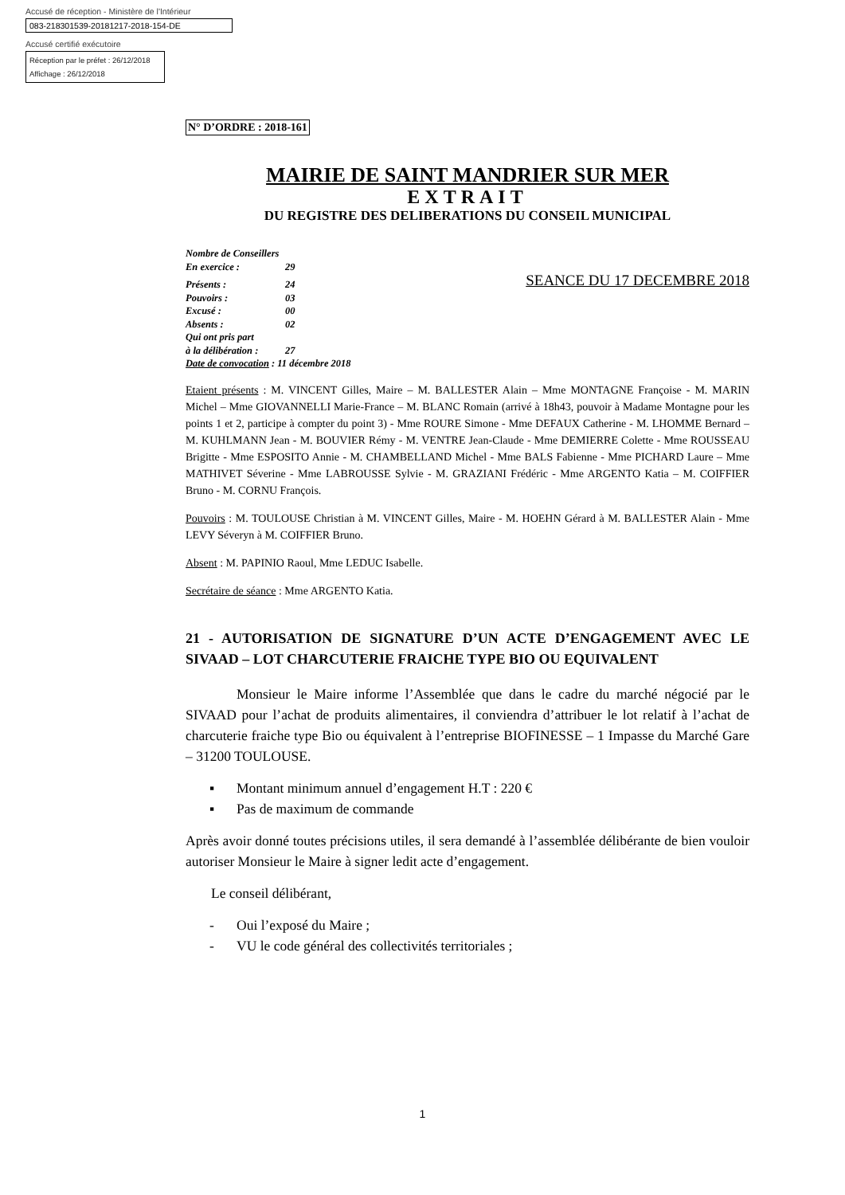Accusé de réception - Ministère de l'Intérieur
083-218301539-20181217-2018-154-DE
Accusé certifié exécutoire
Réception par le préfet : 26/12/2018
Affichage : 26/12/2018
N° D’ORDRE : 2018-161
MAIRIE DE SAINT MANDRIER SUR MER
EXTRAIT
DU REGISTRE DES DELIBERATIONS DU CONSEIL MUNICIPAL
Nombre de Conseillers
En exercice : 29
Présents : 24
Pouvoirs : 03
Excusé : 00
Absents : 02
Qui ont pris part
à la délibération : 27
Date de convocation : 11 décembre 2018
SEANCE DU 17 DECEMBRE 2018
Etaient présents : M. VINCENT Gilles, Maire – M. BALLESTER Alain – Mme MONTAGNE Françoise - M. MARIN Michel – Mme GIOVANNELLI Marie-France – M. BLANC Romain (arrivé à 18h43, pouvoir à Madame Montagne pour les points 1 et 2, participe à compter du point 3) - Mme ROURE Simone - Mme DEFAUX Catherine - M. LHOMME Bernard – M. KUHLMANN Jean - M. BOUVIER Rémy - M. VENTRE Jean-Claude - Mme DEMIERRE Colette - Mme ROUSSEAU Brigitte - Mme ESPOSITO Annie - M. CHAMBELLAND Michel - Mme BALS Fabienne - Mme PICHARD Laure – Mme MATHIVET Séverine - Mme LABROUSSE Sylvie - M. GRAZIANI Frédéric - Mme ARGENTO Katia – M. COIFFIER Bruno - M. CORNU François.
Pouvoirs : M. TOULOUSE Christian à M. VINCENT Gilles, Maire - M. HOEHN Gérard à M. BALLESTER Alain - Mme LEVY Séveryn à M. COIFFIER Bruno.
Absent : M. PAPINIO Raoul, Mme LEDUC Isabelle.
Secrétaire de séance : Mme ARGENTO Katia.
21 - AUTORISATION DE SIGNATURE D’UN ACTE D’ENGAGEMENT AVEC LE SIVAAD – LOT CHARCUTERIE FRAICHE TYPE BIO OU EQUIVALENT
Monsieur le Maire informe l’Assemblée que dans le cadre du marché négocié par le SIVAAD pour l’achat de produits alimentaires, il conviendra d’attribuer le lot relatif à l’achat de charcuterie fraiche type Bio ou équivalent à l’entreprise BIOFINESSE – 1 Impasse du Marché Gare – 31200 TOULOUSE.
▪ Montant minimum annuel d’engagement H.T : 220 €
▪ Pas de maximum de commande
Après avoir donné toutes précisions utiles, il sera demandé à l’assemblée délibérante de bien vouloir autoriser Monsieur le Maire à signer ledit acte d’engagement.
Le conseil délibérant,
- Oui l’exposé du Maire ;
- VU le code général des collectivités territoriales ;
1